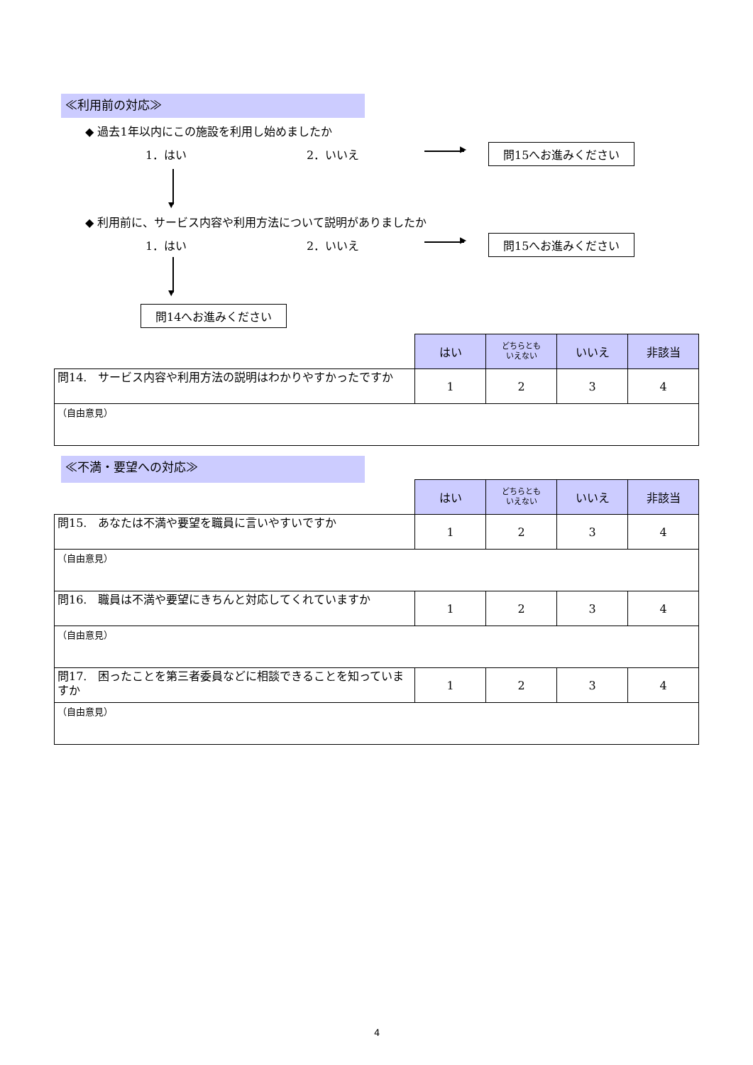≪利用前の対応≫
◆ 過去1年以内にこの施設を利用し始めましたか
1．はい 2．いいえ ▶ 問15へお進みください
▼
◆ 利用前に、サービス内容や利用方法について説明がありましたか
1．はい 2．いいえ ▶ 問15へお進みください
▼
問14へお進みください
| | はい | どちらとも いえない | いいえ | 非該当 |
| 問14. サービス内容や利用方法の説明はわかりやすかったですか | 1 | 2 | 3 | 4 |
| （自由意見） | | | | |
≪不満・要望への対応≫
| | はい | どちらとも いえない | いいえ | 非該当 |
| 問15. あなたは不満や要望を職員に言いやすいですか | 1 | 2 | 3 | 4 |
| （自由意見） | | | | |
| 問16. 職員は不満や要望にきちんと対応してくれていますか | 1 | 2 | 3 | 4 |
| （自由意見） | | | | |
| 問17. 困ったことを第三者委員などに相談できることを知っていますか | 1 | 2 | 3 | 4 |
| （自由意見） | | | | |
4